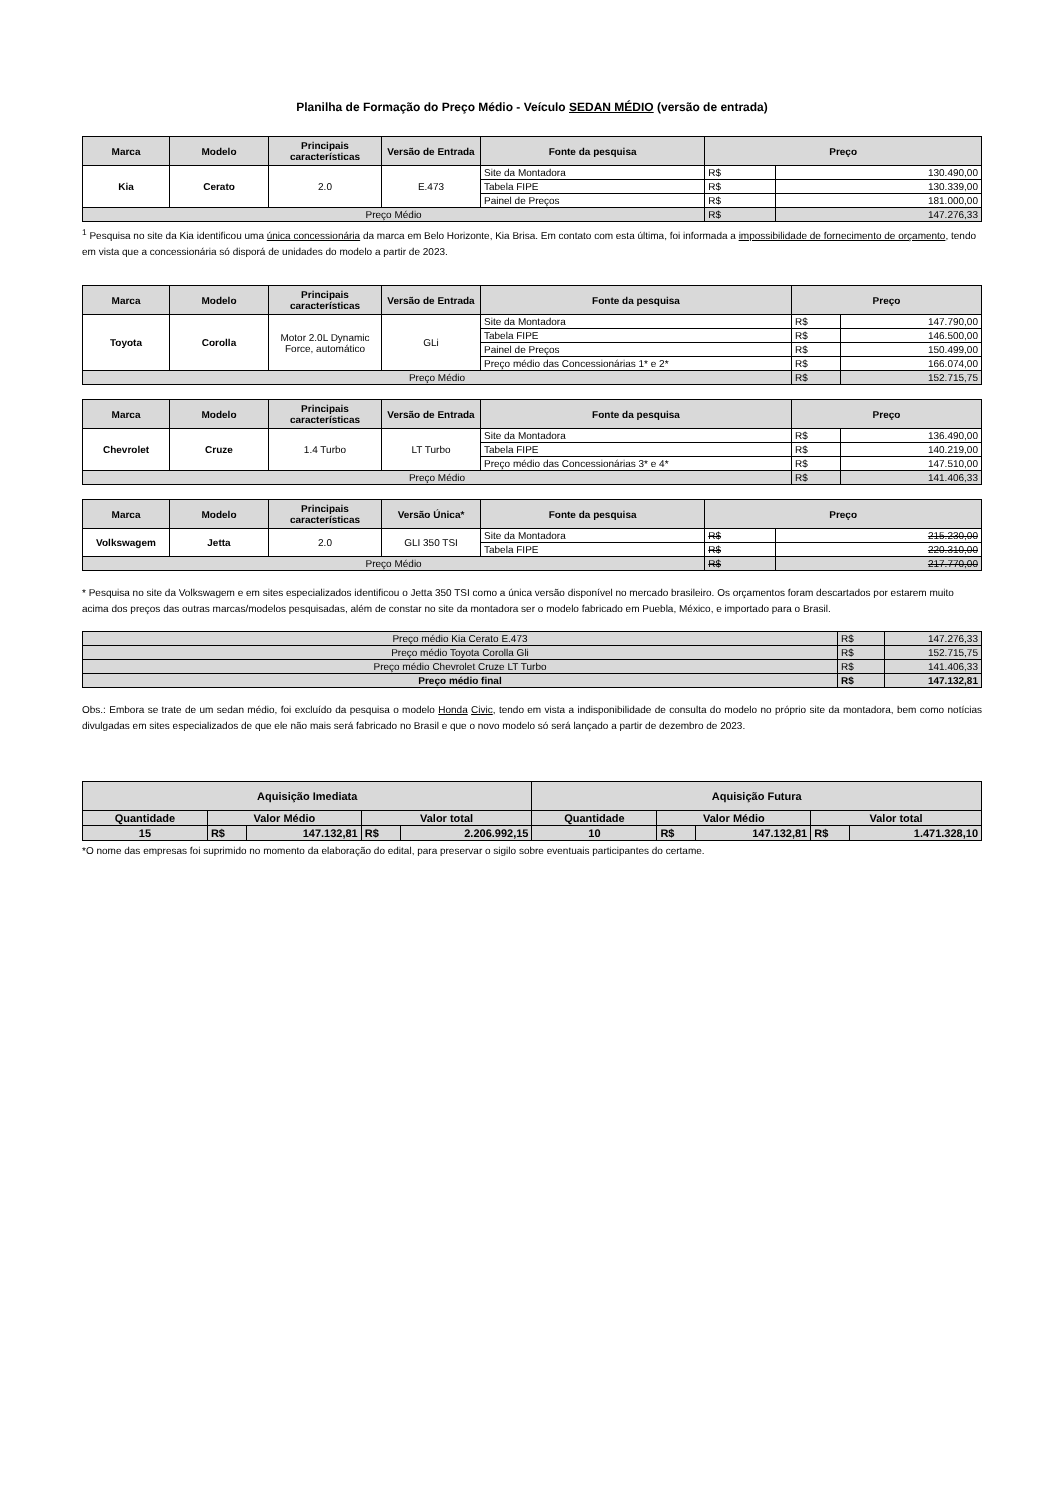Planilha de Formação do Preço Médio - Veículo SEDAN MÉDIO (versão de entrada)
| Marca | Modelo | Principais características | Versão de Entrada | Fonte da pesquisa | Preço | |
| --- | --- | --- | --- | --- | --- | --- |
| Kia | Cerato | 2.0 | E.473 | Site da Montadora | R$ | 130.490,00 |
| | | | | Tabela FIPE | R$ | 130.339,00 |
| | | | | Painel de Preços | R$ | 181.000,00 |
| Preço Médio | | | | | R$ | 147.276,33 |
<sup>1</sup> Pesquisa no site da Kia identificou uma única concessionária da marca em Belo Horizonte, Kia Brisa. Em contato com esta última, foi informada a impossibilidade de fornecimento de orçamento, tendo em vista que a concessionária só disporá de unidades do modelo a partir de 2023.
| Marca | Modelo | Principais características | Versão de Entrada | Fonte da pesquisa | Preço | |
| --- | --- | --- | --- | --- | --- | --- |
| Toyota | Corolla | Motor 2.0L Dynamic Force, automático | GLi | Site da Montadora | R$ | 147.790,00 |
| | | | | Tabela FIPE | R$ | 146.500,00 |
| | | | | Painel de Preços | R$ | 150.499,00 |
| | | | | Preço médio das Concessionárias 1* e 2* | R$ | 166.074,00 |
| Preço Médio | | | | | R$ | 152.715,75 |
| Marca | Modelo | Principais características | Versão de Entrada | Fonte da pesquisa | Preço | |
| --- | --- | --- | --- | --- | --- | --- |
| Chevrolet | Cruze | 1.4 Turbo | LT Turbo | Site da Montadora | R$ | 136.490,00 |
| | | | | Tabela FIPE | R$ | 140.219,00 |
| | | | | Preço médio das Concessionárias 3* e 4* | R$ | 147.510,00 |
| Preço Médio | | | | | R$ | 141.406,33 |
| Marca | Modelo | Principais características | Versão Única* | Fonte da pesquisa | Preço | |
| --- | --- | --- | --- | --- | --- | --- |
| Volkswagem | Jetta | 2.0 | GLI 350 TSI | Site da Montadora | R$ | 215.230,00 |
| | | | | Tabela FIPE | R$ | 220.310,00 |
| Preço Médio | | | | | R$ | 217.770,00 |
* Pesquisa no site da Volkswagem e em sites especializados identificou o Jetta 350 TSI como a única versão disponível no mercado brasileiro. Os orçamentos foram descartados por estarem muito acima dos preços das outras marcas/modelos pesquisadas, além de constar no site da montadora ser o modelo fabricado em Puebla, México, e importado para o Brasil.
| Preço médio Kia Cerato E.473 | R$ | 147.276,33 |
| Preço médio Toyota Corolla Gli | R$ | 152.715,75 |
| Preço médio Chevrolet Cruze LT Turbo | R$ | 141.406,33 |
| Preço médio final | R$ | 147.132,81 |
Obs.: Embora se trate de um sedan médio, foi excluído da pesquisa o modelo Honda Civic, tendo em vista a indisponibilidade de consulta do modelo no próprio site da montadora, bem como notícias divulgadas em sites especializados de que ele não mais será fabricado no Brasil e que o novo modelo só será lançado a partir de dezembro de 2023.
| Aquisição Imediata | | | | | Aquisição Futura | | | | |
| --- | --- | --- | --- | --- | --- | --- | --- | --- | --- |
| Quantidade | Valor Médio | | Valor total | | Quantidade | Valor Médio | | Valor total | |
| 15 | R$ | 147.132,81 | R$ | 2.206.992,15 | 10 | R$ | 147.132,81 | R$ | 1.471.328,10 |
*O nome das empresas foi suprimido no momento da elaboração do edital, para preservar o sigilo sobre eventuais participantes do certame.